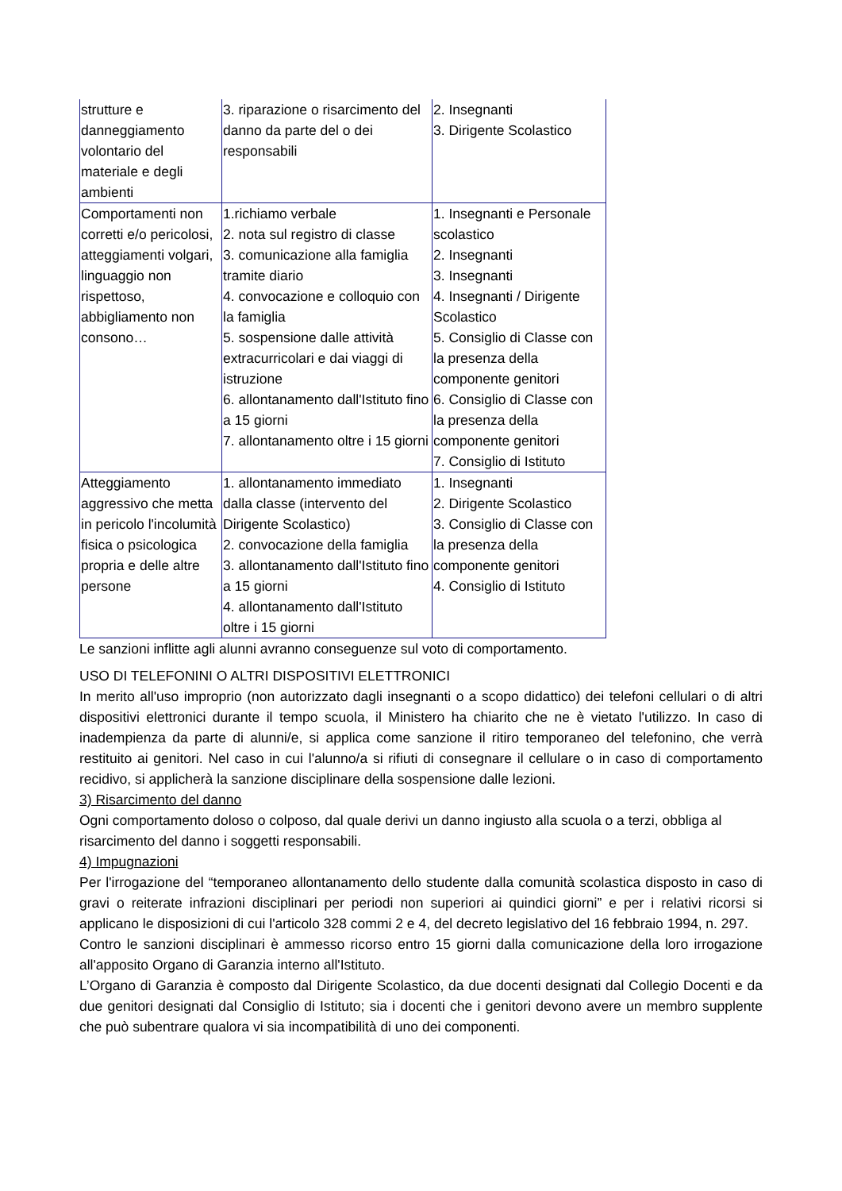| strutture e danneggiamento volontario del materiale e degli ambienti | 3. riparazione o risarcimento del danno da parte del o dei responsabili | 2. Insegnanti 3. Dirigente Scolastico |
| Comportamenti non corretti e/o pericolosi, atteggiamenti volgari, linguaggio non rispettoso, abbigliamento non consono… | 1.richiamo verbale 2. nota sul registro di classe 3. comunicazione alla famiglia tramite diario 4. convocazione e colloquio con la famiglia 5. sospensione dalle attività extracurricolari e dai viaggi di istruzione 6. allontanamento dall'Istituto fino a 15 giorni 7. allontanamento oltre i 15 giorni | 1. Insegnanti e Personale scolastico 2. Insegnanti 3. Insegnanti 4. Insegnanti / Dirigente Scolastico 5. Consiglio di Classe con la presenza della componente genitori 6. Consiglio di Classe con la presenza della componente genitori 7. Consiglio di Istituto |
| Atteggiamento aggressivo che metta in pericolo l'incolumità fisica o psicologica propria e delle altre persone | 1. allontanamento immediato dalla classe (intervento del Dirigente Scolastico) 2. convocazione della famiglia 3. allontanamento dall'Istituto fino a 15 giorni 4. allontanamento dall'Istituto oltre i 15 giorni | 1. Insegnanti 2. Dirigente Scolastico 3. Consiglio di Classe con la presenza della componente genitori 4. Consiglio di Istituto |
Le sanzioni inflitte agli alunni avranno conseguenze sul voto di comportamento.
USO DI TELEFONINI O ALTRI DISPOSITIVI ELETTRONICI
In merito all'uso improprio (non autorizzato dagli insegnanti o a scopo didattico) dei telefoni cellulari o di altri dispositivi elettronici durante il tempo scuola, il Ministero ha chiarito che ne è vietato l'utilizzo. In caso di inadempienza da parte di alunni/e, si applica come sanzione il ritiro temporaneo del telefonino, che verrà restituito ai genitori. Nel caso in cui l'alunno/a si rifiuti di consegnare il cellulare o in caso di comportamento recidivo, si applicherà la sanzione disciplinare della sospensione dalle lezioni.
3) Risarcimento del danno
Ogni comportamento doloso o colposo, dal quale derivi un danno ingiusto alla scuola o a terzi, obbliga al risarcimento del danno i soggetti responsabili.
4) Impugnazioni
Per l'irrogazione del “temporaneo allontanamento dello studente dalla comunità scolastica disposto in caso di gravi o reiterate infrazioni disciplinari per periodi non superiori ai quindici giorni” e per i relativi ricorsi si applicano le disposizioni di cui l'articolo 328 commi 2 e 4, del decreto legislativo del 16 febbraio 1994, n. 297.
Contro le sanzioni disciplinari è ammesso ricorso entro 15 giorni dalla comunicazione della loro irrogazione all'apposito Organo di Garanzia interno all'Istituto.
L’Organo di Garanzia è composto dal Dirigente Scolastico, da due docenti designati dal Collegio Docenti e da due genitori designati dal Consiglio di Istituto; sia i docenti che i genitori devono avere un membro supplente che può subentrare qualora vi sia incompatibilità di uno dei componenti.